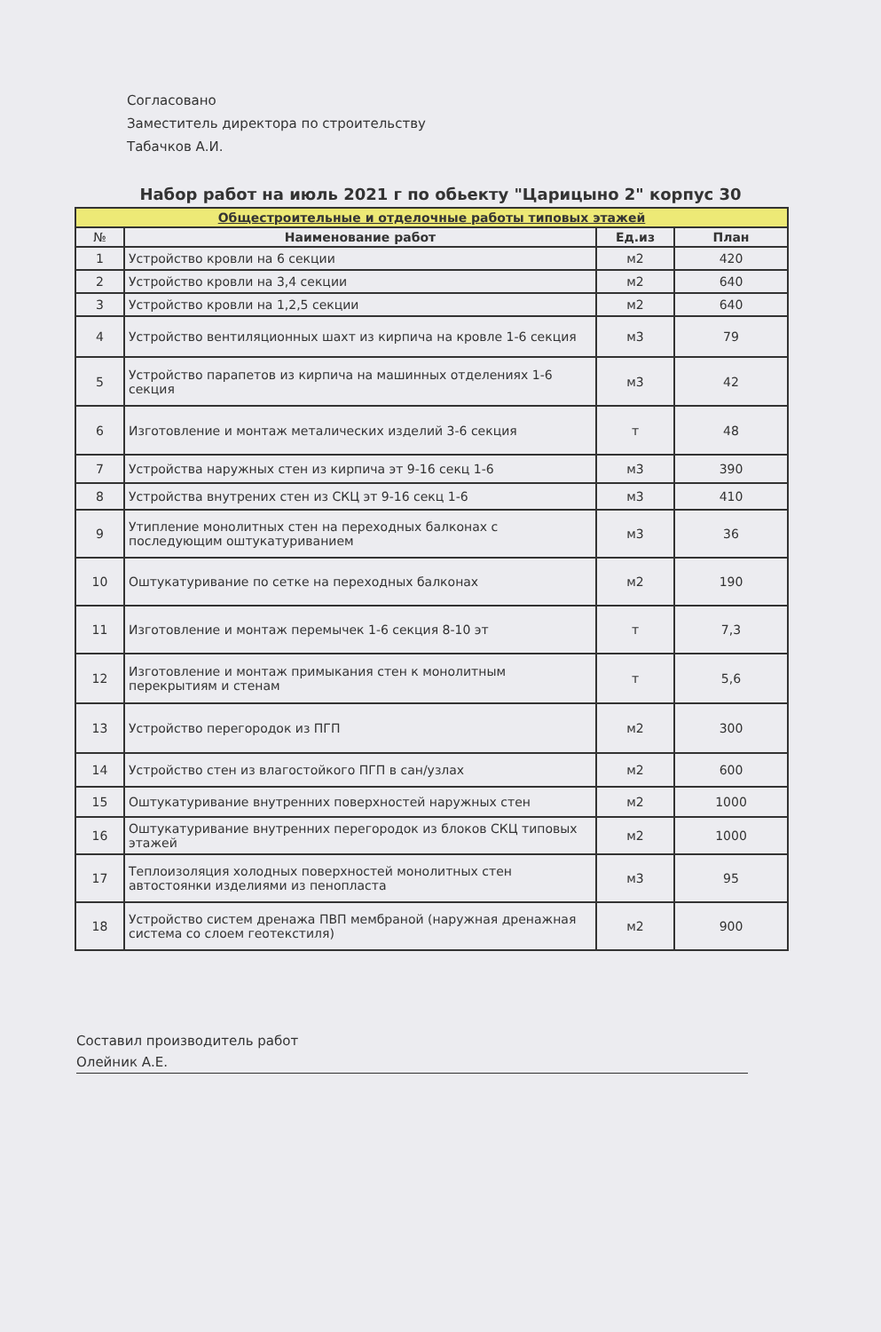Согласовано
Заместитель директора по строительству
Табачков А.И.
Набор работ на июль 2021 г по обьекту "Царицыно 2" корпус 30
| Общестроительные и отделочные работы типовых этажей | | | |
| --- | --- | --- | --- |
| № | Наименование работ | Ед.из | План |
| 1 | Устройство кровли на 6 секции | м2 | 420 |
| 2 | Устройство кровли на 3,4 секции | м2 | 640 |
| 3 | Устройство кровли на 1,2,5 секции | м2 | 640 |
| 4 | Устройство вентиляционных шахт из кирпича на кровле 1-6 секция | м3 | 79 |
| 5 | Устройство парапетов из кирпича на машинных отделениях 1-6 секция | м3 | 42 |
| 6 | Изготовление и монтаж металических изделий 3-6 секция | т | 48 |
| 7 | Устройства наружных стен из кирпича эт 9-16 секц 1-6 | м3 | 390 |
| 8 | Устройства внутрених стен из СКЦ эт 9-16 секц 1-6 | м3 | 410 |
| 9 | Утипление монолитных стен на переходных балконах с последующим оштукатуриванием | м3 | 36 |
| 10 | Оштукатуривание по сетке на переходных балконах | м2 | 190 |
| 11 | Изготовление и монтаж перемычек 1-6 секция 8-10 эт | т | 7,3 |
| 12 | Изготовление и монтаж примыкания стен к монолитным перекрытиям и стенам | т | 5,6 |
| 13 | Устройство перегородок из ПГП | м2 | 300 |
| 14 | Устройство стен из влагостойкого ПГП в сан/узлах | м2 | 600 |
| 15 | Оштукатуривание внутренних поверхностей наружных стен | м2 | 1000 |
| 16 | Оштукатуривание внутренних перегородок из блоков СКЦ типовых этажей | м2 | 1000 |
| 17 | Теплоизоляция холодных поверхностей монолитных стен автостоянки изделиями из пенопласта | м3 | 95 |
| 18 | Устройство систем дренажа ПВП мембраной (наружная дренажная система со слоем геотекстиля) | м2 | 900 |
Составил производитель работ
Олейник А.Е.